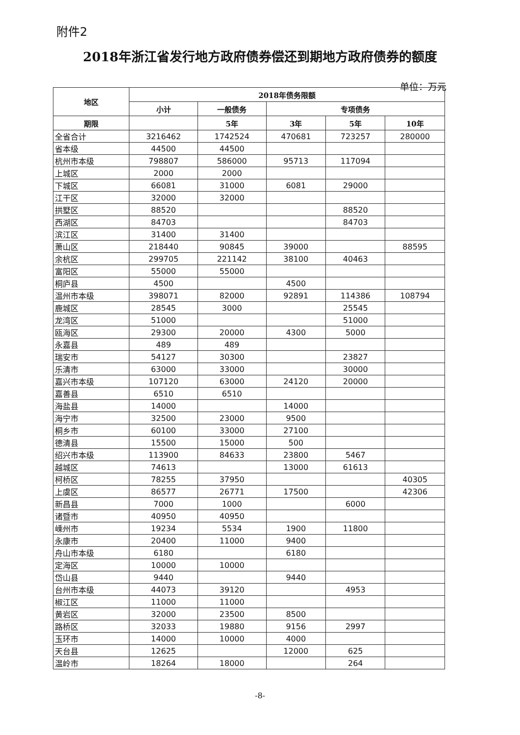附件2
2018年浙江省发行地方政府债券偿还到期地方政府债券的额度
单位：万元
| 地区 | 2018年债务限额 | | | | |
| --- | --- | --- | --- | --- | --- |
| | 小计 | 一般债务 | 专项债务 | | |
| 期限 | | 5年 | 3年 | 5年 | 10年 |
| 全省合计 | 3216462 | 1742524 | 470681 | 723257 | 280000 |
| 省本级 | 44500 | 44500 | | | |
| 杭州市本级 | 798807 | 586000 | 95713 | 117094 | |
| 上城区 | 2000 | 2000 | | | |
| 下城区 | 66081 | 31000 | 6081 | 29000 | |
| 江干区 | 32000 | 32000 | | | |
| 拱墅区 | 88520 | | | 88520 | |
| 西湖区 | 84703 | | | 84703 | |
| 滨江区 | 31400 | 31400 | | | |
| 萧山区 | 218440 | 90845 | 39000 | | 88595 |
| 余杭区 | 299705 | 221142 | 38100 | 40463 | |
| 富阳区 | 55000 | 55000 | | | |
| 桐庐县 | 4500 | | 4500 | | |
| 温州市本级 | 398071 | 82000 | 92891 | 114386 | 108794 |
| 鹿城区 | 28545 | 3000 | | 25545 | |
| 龙湾区 | 51000 | | | 51000 | |
| 瓯海区 | 29300 | 20000 | 4300 | 5000 | |
| 永嘉县 | 489 | 489 | | | |
| 瑞安市 | 54127 | 30300 | | 23827 | |
| 乐清市 | 63000 | 33000 | | 30000 | |
| 嘉兴市本级 | 107120 | 63000 | 24120 | 20000 | |
| 嘉善县 | 6510 | 6510 | | | |
| 海盐县 | 14000 | | 14000 | | |
| 海宁市 | 32500 | 23000 | 9500 | | |
| 桐乡市 | 60100 | 33000 | 27100 | | |
| 德清县 | 15500 | 15000 | 500 | | |
| 绍兴市本级 | 113900 | 84633 | 23800 | 5467 | |
| 越城区 | 74613 | | 13000 | 61613 | |
| 柯桥区 | 78255 | 37950 | | | 40305 |
| 上虞区 | 86577 | 26771 | 17500 | | 42306 |
| 新昌县 | 7000 | 1000 | | 6000 | |
| 诸暨市 | 40950 | 40950 | | | |
| 嵊州市 | 19234 | 5534 | 1900 | 11800 | |
| 永康市 | 20400 | 11000 | 9400 | | |
| 舟山市本级 | 6180 | | 6180 | | |
| 定海区 | 10000 | 10000 | | | |
| 岱山县 | 9440 | | 9440 | | |
| 台州市本级 | 44073 | 39120 | | 4953 | |
| 椒江区 | 11000 | 11000 | | | |
| 黄岩区 | 32000 | 23500 | 8500 | | |
| 路桥区 | 32033 | 19880 | 9156 | 2997 | |
| 玉环市 | 14000 | 10000 | 4000 | | |
| 天台县 | 12625 | | 12000 | 625 | |
| 温岭市 | 18264 | 18000 | | 264 | |
-8-